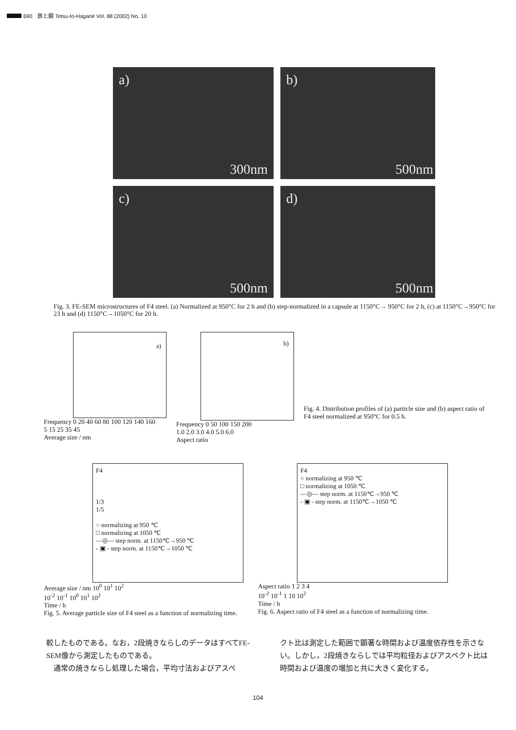690　鉄と鋼 Tetsu-to-Hagané Vol. 88 (2002) No. 10
a)
300nm
b)
500nm
c)
500nm
d)
500nm
Fig. 3. FE-SEM microstructures of F4 steel. (a) Normalized at 950°C for 2 h and (b) step-normalized in a capsule at 1150°C→ 950°C for 2 h, (c) at 1150°C→950°C for 23 h and (d) 1150°C→1050°C for 20 h.
a)
Frequency 0 20 40 60 80 100 120 140 160
5 15 25 35 45
Average size / nm
b)
Frequency 0 50 100 150 200
1.0 2.0 3.0 4.0 5.0 6.0
Aspect ratio
Fig. 4. Distribution profiles of (a) particle size and (b) aspect ratio of F4 steel normalized at 950°C for 0.5 h.
F4
1/3
1/5
○ normalizing at 950 ℃
□ normalizing at 1050 ℃
—◎— step norm. at 1150℃→950 ℃
- ▣ - step norm. at 1150℃→1050 ℃
Average size / nm 10<sup>0</sup> 10<sup>1</sup> 10<sup>2</sup>
10<sup>-2</sup> 10<sup>-1</sup> 10<sup>0</sup> 10<sup>1</sup> 10<sup>2</sup>
Time / h
Fig. 5. Average particle size of F4 steel as a function of normalizing time.
F4
○ normalizing at 950 ℃
□ normalizing at 1050 ℃
—◎— step norm. at 1150℃→950 ℃
- ▣ - step norm. at 1150℃→1050 ℃
Aspect ratio 1 2 3 4
10<sup>-2</sup> 10<sup>-1</sup> 1 10 10<sup>2</sup>
Time / h
Fig. 6. Aspect ratio of F4 steel as a function of normalizing time.
較したものである。なお，2段焼きならしのデータはすべてFE-SEM像から測定したものである。
　通常の焼きならし処理した場合，平均寸法およびアスペ
クト比は測定した範囲で顕著な時間および温度依存性を示さない。しかし，2段焼きならしでは平均粒径およびアスペクト比は時間および温度の増加と共に大きく変化する。
104